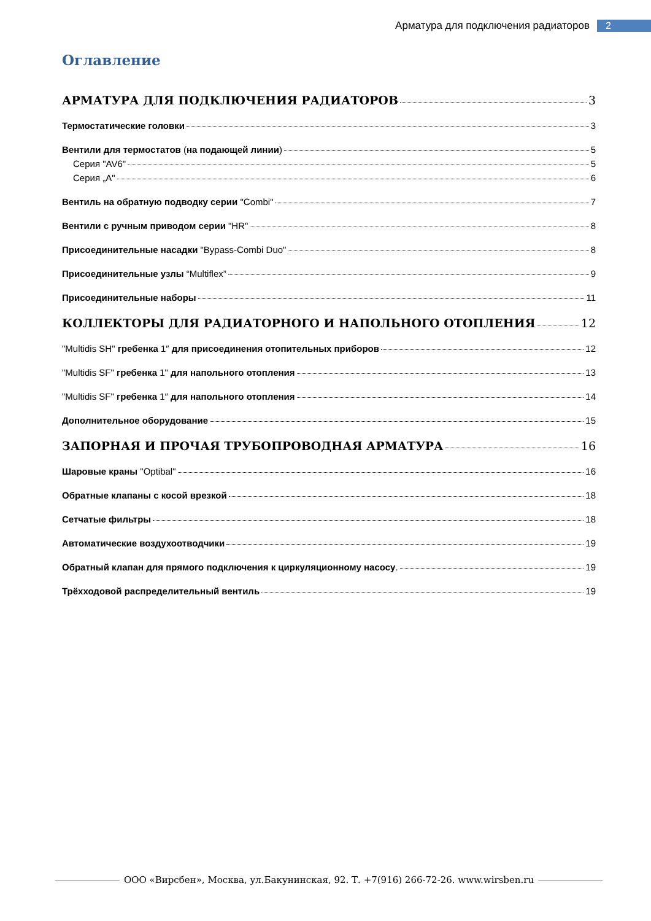Арматура для подключения радиаторов 2
Оглавление
АРМАТУРА ДЛЯ ПОДКЛЮЧЕНИЯ РАДИАТОРОВ 3
Термостатические головки 3
Вентили для термостатов (на подающей линии) 5
Серия "AV6" 5
Серия „A" 6
Вентиль на обратную подводку серии "Combi" 7
Вентили с ручным приводом серии "HR" 8
Присоединительные насадки "Bypass-Combi Duo" 8
Присоединительные узлы “Multiflex” 9
Присоединительные наборы 11
КОЛЛЕКТОРЫ ДЛЯ РАДИАТОРНОГО И НАПОЛЬНОГО ОТОПЛЕНИЯ 12
"Multidis SH" гребенка 1″ для присоединения отопительных приборов 12
"Multidis SF" гребенка 1" для напольного отопления 13
"Multidis SF" гребенка 1″ для напольного отопления 14
Дополнительное оборудование 15
ЗАПОРНАЯ И ПРОЧАЯ ТРУБОПРОВОДНАЯ АРМАТУРА 16
Шаровые краны "Optibal" 16
Обратные клапаны с косой врезкой 18
Сетчатые фильтры 18
Автоматические воздухоотводчики 19
Обратный клапан для прямого подключения к циркуляционному насосу. 19
Трёхходовой распределительный вентиль 19
ООО «Вирсбен», Москва, ул.Бакунинская, 92. Т. +7(916) 266-72-26. www.wirsben.ru